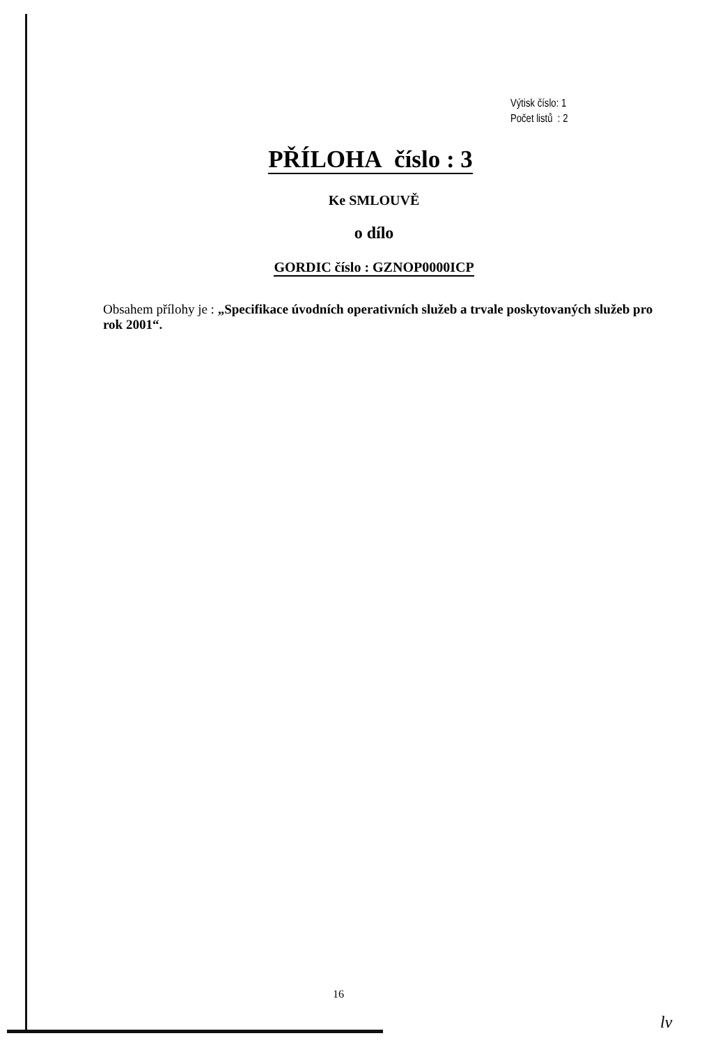Výtisk číslo: 1
Počet listů : 2
PŘÍLOHA číslo : 3
Ke SMLOUVĚ
o dílo
GORDIC číslo : GZNOP0000ICP
Obsahem přílohy je : „Specifikace úvodních operativních služeb a trvale poskytovaných služeb pro rok 2001“.
16
lv